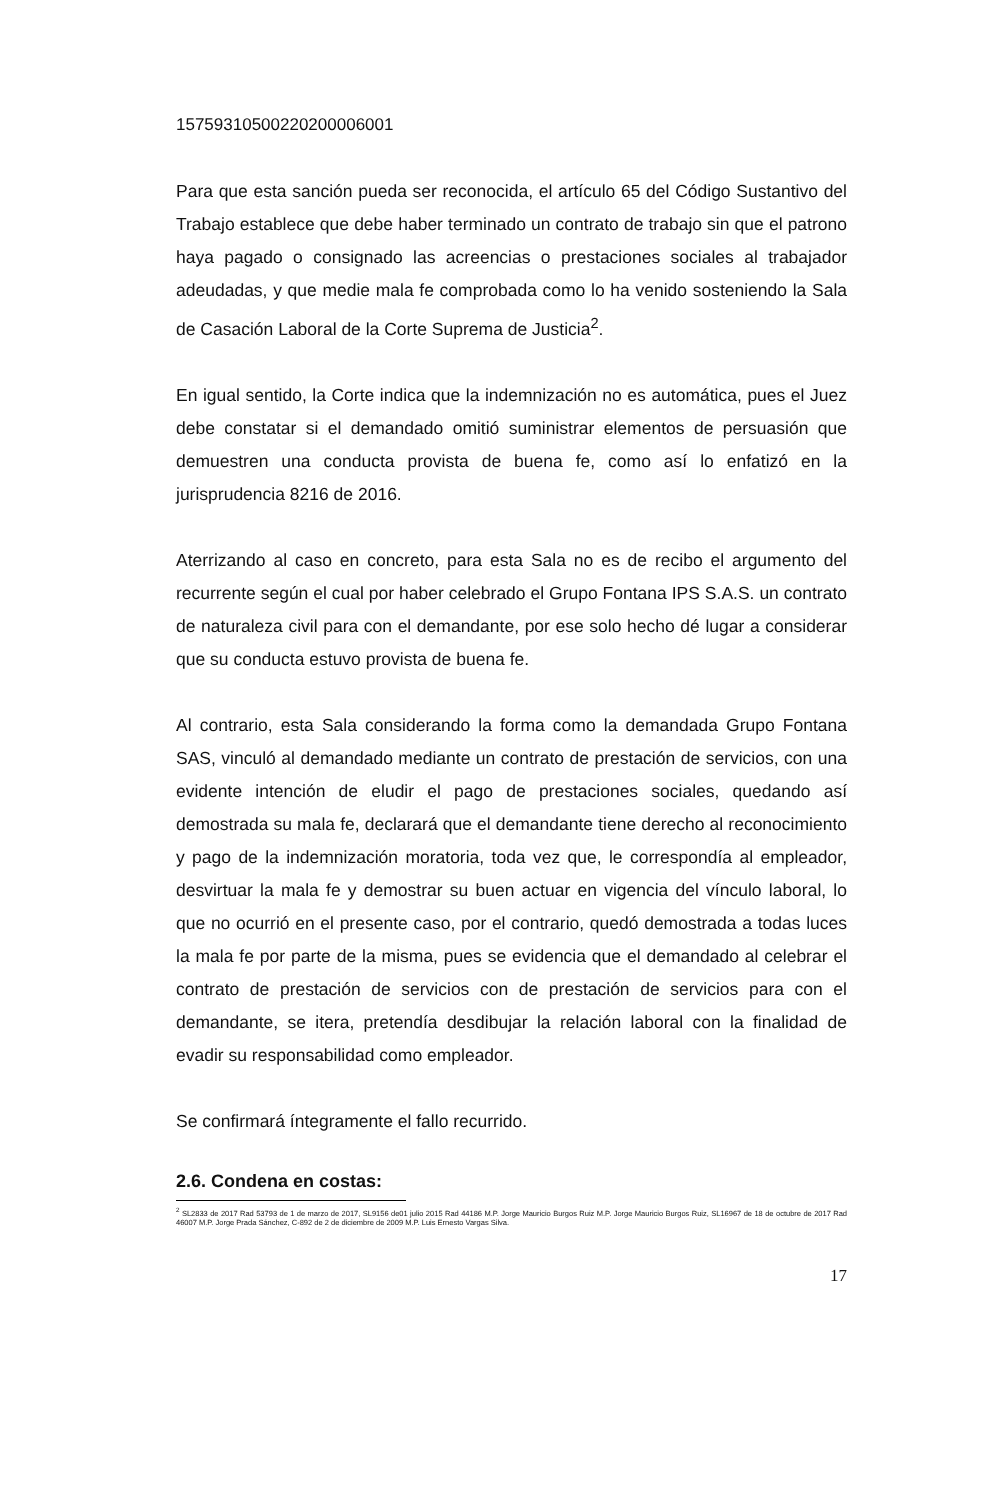15759310500220200006001
Para que esta sanción pueda ser reconocida, el artículo 65 del Código Sustantivo del Trabajo establece que debe haber terminado un contrato de trabajo sin que el patrono haya pagado o consignado las acreencias o prestaciones sociales al trabajador adeudadas, y que medie mala fe comprobada como lo ha venido sosteniendo la Sala de Casación Laboral de la Corte Suprema de Justicia<sup>2</sup>.
En igual sentido, la Corte indica que la indemnización no es automática, pues el Juez debe constatar si el demandado omitió suministrar elementos de persuasión que demuestren una conducta provista de buena fe, como así lo enfatizó en la jurisprudencia 8216 de 2016.
Aterrizando al caso en concreto, para esta Sala no es de recibo el argumento del recurrente según el cual por haber celebrado el Grupo Fontana IPS S.A.S. un contrato de naturaleza civil para con el demandante, por ese solo hecho dé lugar a considerar que su conducta estuvo provista de buena fe.
Al contrario, esta Sala considerando la forma como la demandada Grupo Fontana SAS, vinculó al demandado mediante un contrato de prestación de servicios, con una evidente intención de eludir el pago de prestaciones sociales, quedando así demostrada su mala fe, declarará que el demandante tiene derecho al reconocimiento y pago de la indemnización moratoria, toda vez que, le correspondía al empleador, desvirtuar la mala fe y demostrar su buen actuar en vigencia del vínculo laboral, lo que no ocurrió en el presente caso, por el contrario, quedó demostrada a todas luces la mala fe por parte de la misma, pues se evidencia que el demandado al celebrar el contrato de prestación de servicios con de prestación de servicios para con el demandante, se itera, pretendía desdibujar la relación laboral con la finalidad de evadir su responsabilidad como empleador.
Se confirmará íntegramente el fallo recurrido.
2.6. Condena en costas:
<sup>2</sup> SL2833 de 2017 Rad 53793 de 1 de marzo de 2017, SL9156 de01 julio 2015 Rad 44186 M.P. Jorge Mauricio Burgos Ruiz M.P. Jorge Mauricio Burgos Ruiz, SL16967 de 18 de octubre de 2017 Rad 46007 M.P. Jorge Prada Sánchez, C-892 de 2 de diciembre de 2009 M.P. Luis Ernesto Vargas Silva.
17